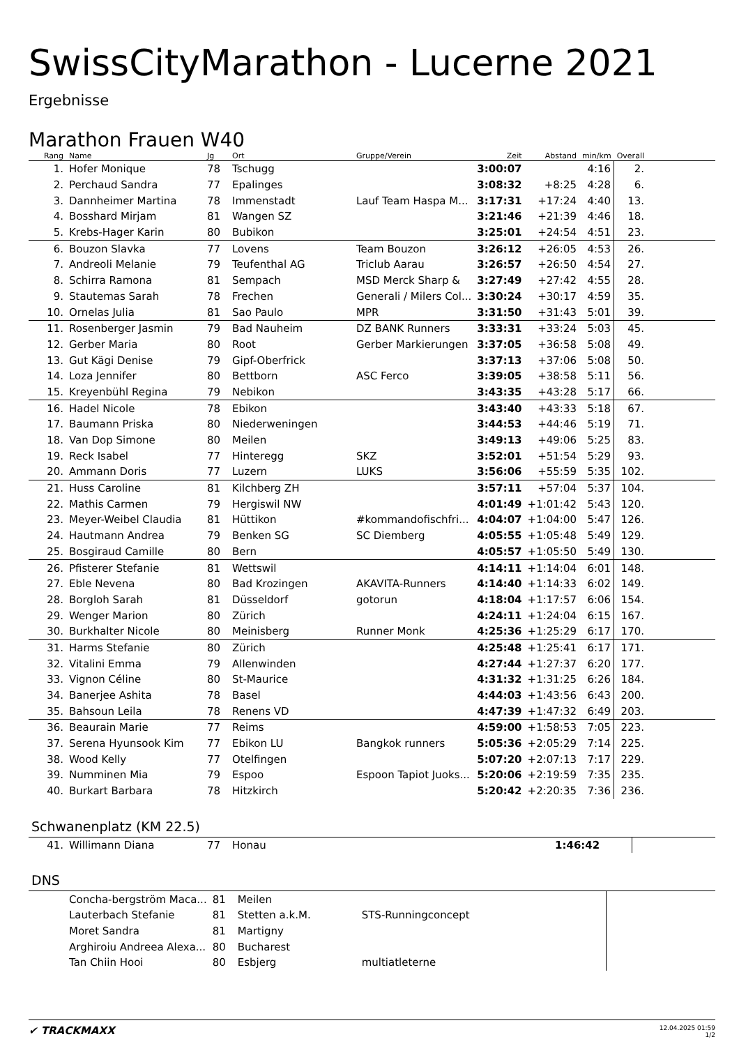SwissCityMarathon - Lucerne 2021
Ergebnisse
Marathon Frauen W40
| Rang | Name | Jg | Ort | Gruppe/Verein | Zeit | Abstand | min/km | Overall | |
| --- | --- | --- | --- | --- | --- | --- | --- | --- | --- |
| 1. | Hofer Monique | 78 | Tschugg | | 3:00:07 | | 4:16 | 2. | |
| 2. | Perchaud Sandra | 77 | Epalinges | | 3:08:32 | +8:25 | 4:28 | 6. | |
| 3. | Dannheimer Martina | 78 | Immenstadt | Lauf Team Haspa M... | 3:17:31 | +17:24 | 4:40 | 13. | |
| 4. | Bosshard Mirjam | 81 | Wangen SZ | | 3:21:46 | +21:39 | 4:46 | 18. | |
| 5. | Krebs-Hager Karin | 80 | Bubikon | | 3:25:01 | +24:54 | 4:51 | 23. | |
| 6. | Bouzon Slavka | 77 | Lovens | Team Bouzon | 3:26:12 | +26:05 | 4:53 | 26. | |
| 7. | Andreoli Melanie | 79 | Teufenthal AG | Triclub Aarau | 3:26:57 | +26:50 | 4:54 | 27. | |
| 8. | Schirra Ramona | 81 | Sempach | MSD Merck Sharp & | 3:27:49 | +27:42 | 4:55 | 28. | |
| 9. | Stautemas Sarah | 78 | Frechen | Generali / Milers Col... | 3:30:24 | +30:17 | 4:59 | 35. | |
| 10. | Ornelas Julia | 81 | Sao Paulo | MPR | 3:31:50 | +31:43 | 5:01 | 39. | |
| 11. | Rosenberger Jasmin | 79 | Bad Nauheim | DZ BANK Runners | 3:33:31 | +33:24 | 5:03 | 45. | |
| 12. | Gerber Maria | 80 | Root | Gerber Markierungen | 3:37:05 | +36:58 | 5:08 | 49. | |
| 13. | Gut Kägi Denise | 79 | Gipf-Oberfrick | | 3:37:13 | +37:06 | 5:08 | 50. | |
| 14. | Loza Jennifer | 80 | Bettborn | ASC Ferco | 3:39:05 | +38:58 | 5:11 | 56. | |
| 15. | Kreyenbühl Regina | 79 | Nebikon | | 3:43:35 | +43:28 | 5:17 | 66. | |
| 16. | Hadel Nicole | 78 | Ebikon | | 3:43:40 | +43:33 | 5:18 | 67. | |
| 17. | Baumann Priska | 80 | Niederweningen | | 3:44:53 | +44:46 | 5:19 | 71. | |
| 18. | Van Dop Simone | 80 | Meilen | | 3:49:13 | +49:06 | 5:25 | 83. | |
| 19. | Reck Isabel | 77 | Hinteregg | SKZ | 3:52:01 | +51:54 | 5:29 | 93. | |
| 20. | Ammann Doris | 77 | Luzern | LUKS | 3:56:06 | +55:59 | 5:35 | 102. | |
| 21. | Huss Caroline | 81 | Kilchberg ZH | | 3:57:11 | +57:04 | 5:37 | 104. | |
| 22. | Mathis Carmen | 79 | Hergiswil NW | | 4:01:49 | +1:01:42 | 5:43 | 120. | |
| 23. | Meyer-Weibel Claudia | 81 | Hüttikon | #kommandofischfri... | 4:04:07 | +1:04:00 | 5:47 | 126. | |
| 24. | Hautmann Andrea | 79 | Benken SG | SC Diemberg | 4:05:55 | +1:05:48 | 5:49 | 129. | |
| 25. | Bosgiraud Camille | 80 | Bern | | 4:05:57 | +1:05:50 | 5:49 | 130. | |
| 26. | Pfisterer Stefanie | 81 | Wettswil | | 4:14:11 | +1:14:04 | 6:01 | 148. | |
| 27. | Eble Nevena | 80 | Bad Krozingen | AKAVITA-Runners | 4:14:40 | +1:14:33 | 6:02 | 149. | |
| 28. | Borgloh Sarah | 81 | Düsseldorf | gotorun | 4:18:04 | +1:17:57 | 6:06 | 154. | |
| 29. | Wenger Marion | 80 | Zürich | | 4:24:11 | +1:24:04 | 6:15 | 167. | |
| 30. | Burkhalter Nicole | 80 | Meinisberg | Runner Monk | 4:25:36 | +1:25:29 | 6:17 | 170. | |
| 31. | Harms Stefanie | 80 | Zürich | | 4:25:48 | +1:25:41 | 6:17 | 171. | |
| 32. | Vitalini Emma | 79 | Allenwinden | | 4:27:44 | +1:27:37 | 6:20 | 177. | |
| 33. | Vignon Céline | 80 | St-Maurice | | 4:31:32 | +1:31:25 | 6:26 | 184. | |
| 34. | Banerjee Ashita | 78 | Basel | | 4:44:03 | +1:43:56 | 6:43 | 200. | |
| 35. | Bahsoun Leila | 78 | Renens VD | | 4:47:39 | +1:47:32 | 6:49 | 203. | |
| 36. | Beaurain Marie | 77 | Reims | | 4:59:00 | +1:58:53 | 7:05 | 223. | |
| 37. | Serena Hyunsook Kim | 77 | Ebikon LU | Bangkok runners | 5:05:36 | +2:05:29 | 7:14 | 225. | |
| 38. | Wood Kelly | 77 | Otelfingen | | 5:07:20 | +2:07:13 | 7:17 | 229. | |
| 39. | Numminen Mia | 79 | Espoo | Espoon Tapiot Juoks... | 5:20:06 | +2:19:59 | 7:35 | 235. | |
| 40. | Burkart Barbara | 78 | Hitzkirch | | 5:20:42 | +2:20:35 | 7:36 | 236. | |
Schwanenplatz (KM 22.5)
| 41. | Willimann Diana | 77 | Honau | | 1:46:42 | | | | |
DNS
| | Concha-bergström Maca... | 81 | Meilen | | | | | | |
| | Lauterbach Stefanie | 81 | Stetten a.k.M. | STS-Runningconcept | | | | | |
| | Moret Sandra | 81 | Martigny | | | | | | |
| | Arghiroiu Andreea Alexa... | 80 | Bucharest | | | | | | |
| | Tan Chiin Hooi | 80 | Esbjerg | multiatleterne | | | | | |
✔ TRACKMAXX
12.04.2025 01:59
1/2